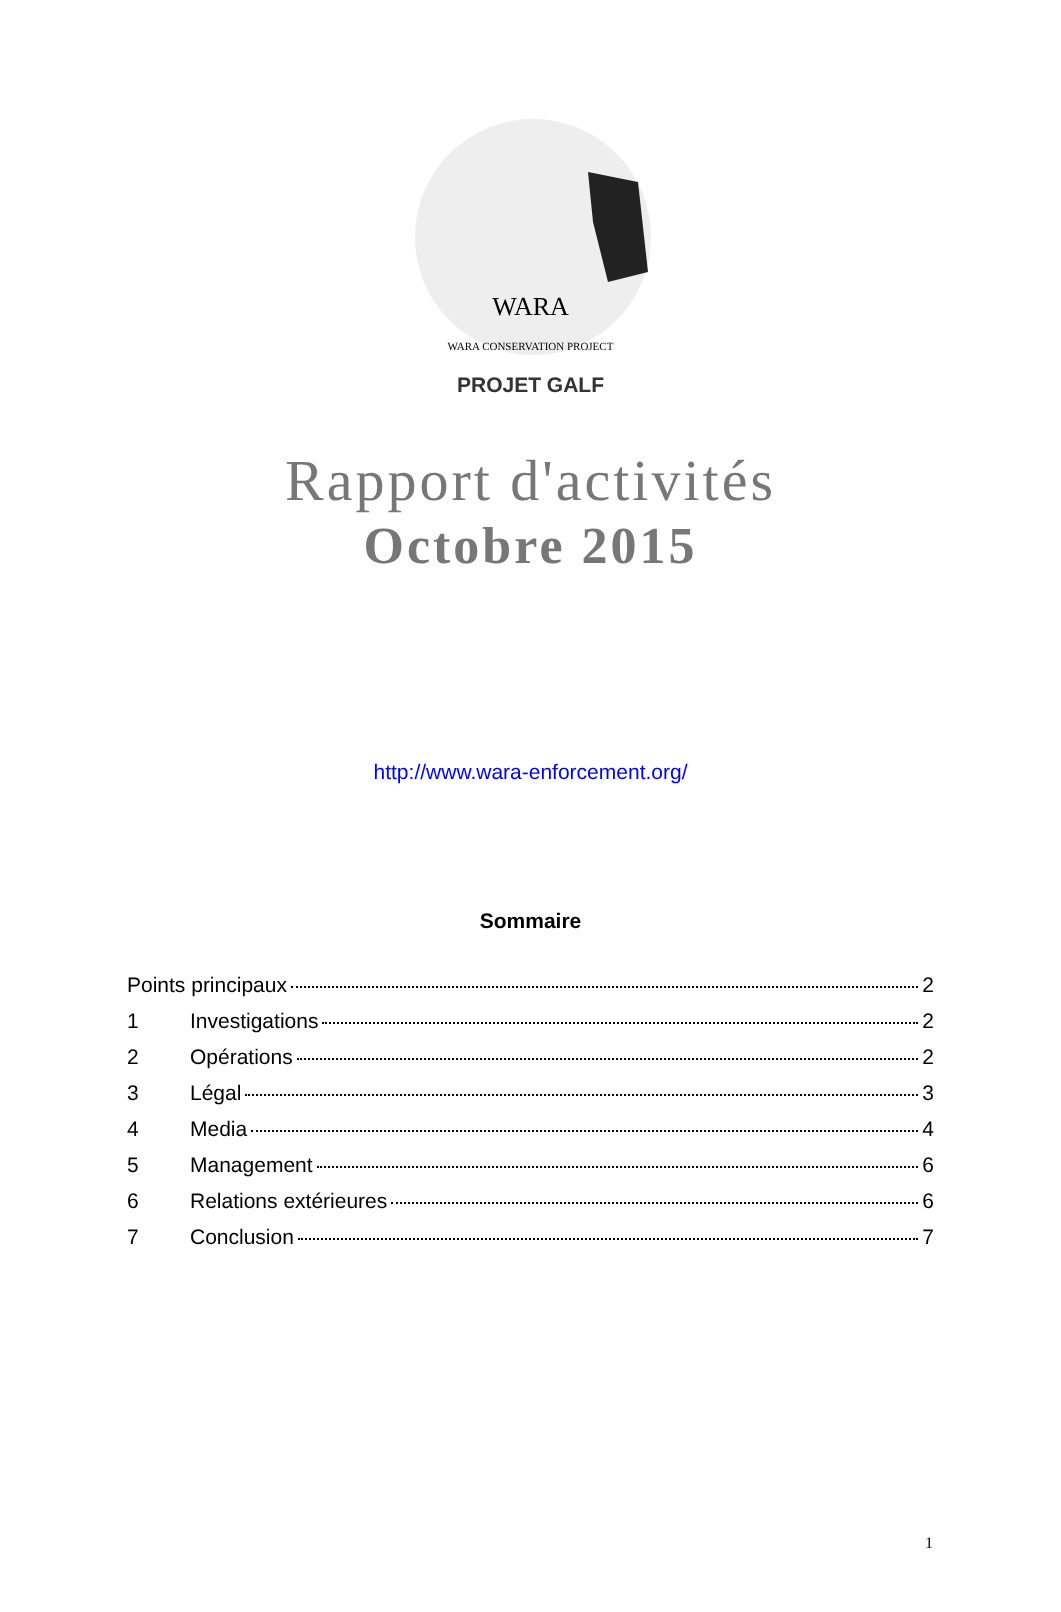WARA
WARA CONSERVATION PROJECT
PROJET GALF
Rapport d'activités
Octobre 2015
http://www.wara-enforcement.org/
Sommaire
Points principaux 2
1 Investigations 2
2 Opérations 2
3 Légal 3
4 Media 4
5 Management 6
6 Relations extérieures 6
7 Conclusion 7
1